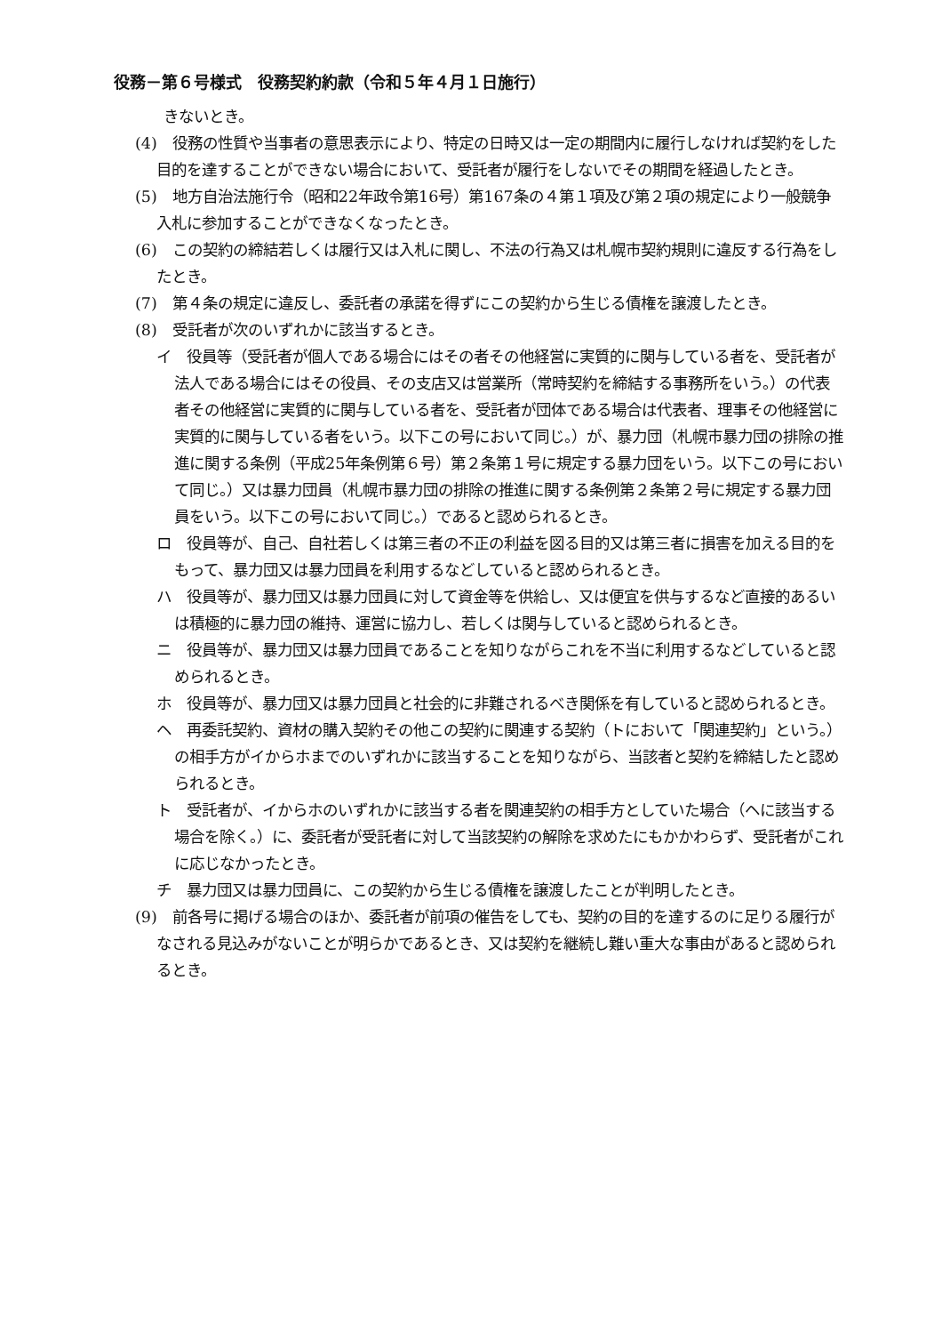役務－第６号様式　役務契約約款（令和５年４月１日施行）
きないとき。
(4)　役務の性質や当事者の意思表示により、特定の日時又は一定の期間内に履行しなければ契約をした目的を達することができない場合において、受託者が履行をしないでその期間を経過したとき。
(5)　地方自治法施行令（昭和22年政令第16号）第167条の４第１項及び第２項の規定により一般競争入札に参加することができなくなったとき。
(6)　この契約の締結若しくは履行又は入札に関し、不法の行為又は札幌市契約規則に違反する行為をしたとき。
(7)　第４条の規定に違反し、委託者の承諾を得ずにこの契約から生じる債権を譲渡したとき。
(8)　受託者が次のいずれかに該当するとき。
イ　役員等（受託者が個人である場合にはその者その他経営に実質的に関与している者を、受託者が法人である場合にはその役員、その支店又は営業所（常時契約を締結する事務所をいう。）の代表者その他経営に実質的に関与している者を、受託者が団体である場合は代表者、理事その他経営に実質的に関与している者をいう。以下この号において同じ。）が、暴力団（札幌市暴力団の排除の推進に関する条例（平成25年条例第６号）第２条第１号に規定する暴力団をいう。以下この号において同じ。）又は暴力団員（札幌市暴力団の排除の推進に関する条例第２条第２号に規定する暴力団員をいう。以下この号において同じ。）であると認められるとき。
ロ　役員等が、自己、自社若しくは第三者の不正の利益を図る目的又は第三者に損害を加える目的をもって、暴力団又は暴力団員を利用するなどしていると認められるとき。
ハ　役員等が、暴力団又は暴力団員に対して資金等を供給し、又は便宜を供与するなど直接的あるいは積極的に暴力団の維持、運営に協力し、若しくは関与していると認められるとき。
ニ　役員等が、暴力団又は暴力団員であることを知りながらこれを不当に利用するなどしていると認められるとき。
ホ　役員等が、暴力団又は暴力団員と社会的に非難されるべき関係を有していると認められるとき。
ヘ　再委託契約、資材の購入契約その他この契約に関連する契約（トにおいて「関連契約」という。）の相手方がイからホまでのいずれかに該当することを知りながら、当該者と契約を締結したと認められるとき。
ト　受託者が、イからホのいずれかに該当する者を関連契約の相手方としていた場合（ヘに該当する場合を除く。）に、委託者が受託者に対して当該契約の解除を求めたにもかかわらず、受託者がこれに応じなかったとき。
チ　暴力団又は暴力団員に、この契約から生じる債権を譲渡したことが判明したとき。
(9)　前各号に掲げる場合のほか、委託者が前項の催告をしても、契約の目的を達するのに足りる履行がなされる見込みがないことが明らかであるとき、又は契約を継続し難い重大な事由があると認められるとき。